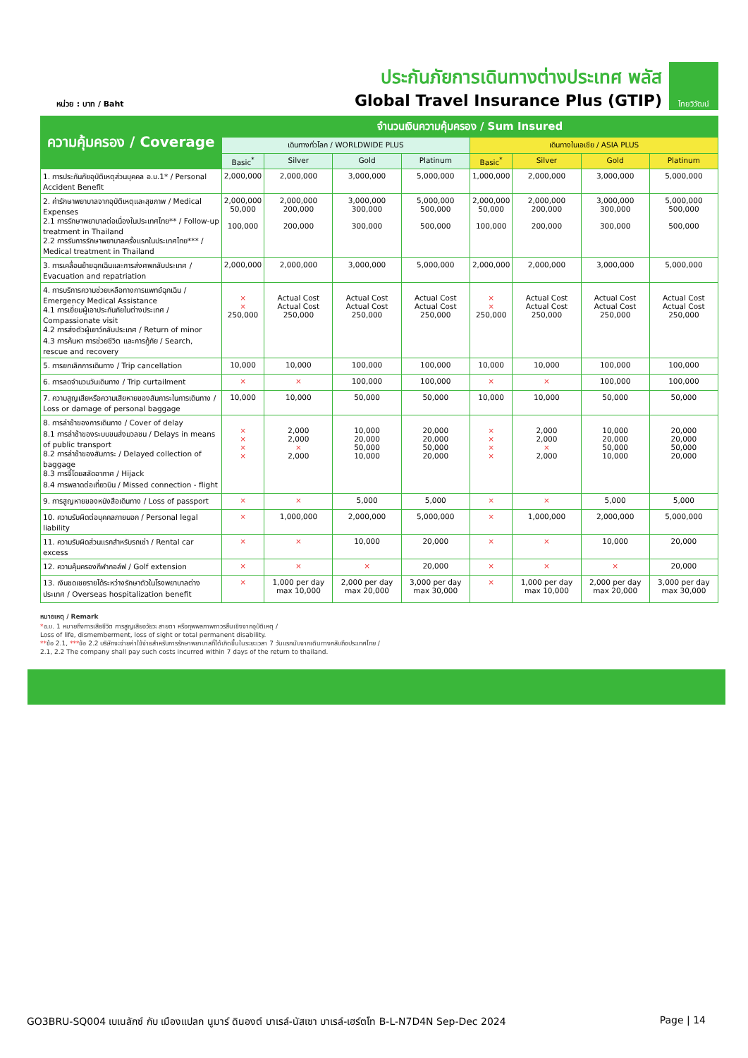หน่วย : บาท / Baht
ประกันภัยการเดินทางต่างประเทศ พลัส
Global Travel Insurance Plus (GTIP)
ไทยวิวัฒน์
| ความคุ้มครอง / Coverage | จำนวนเงินความคุ้มครอง / Sum Insured | | | | | | | |
| --- | --- | --- | --- | --- | --- | --- | --- | --- |
| | เดินทางทั่วโลก / WORLDWIDE PLUS | | | | เดินทางในเอเชีย / ASIA PLUS | | | |
| | Basic<sup>*</sup> | Silver | Gold | Platinum | Basic<sup>*</sup> | Silver | Gold | Platinum |
| 1. การประกันภัยอุบัติเหตุส่วนบุคคล อ.บ.1* / Personal Accident Benefit | 2,000,000 | 2,000,000 | 3,000,000 | 5,000,000 | 1,000,000 | 2,000,000 | 3,000,000 | 5,000,000 |
| 2. ค่ารักษาพยาบาลจากอุบัติเหตุและสุขภาพ / Medical Expenses 2.1 การรักษาพยาบาลต่อเนื่องในประเทศไทย** / Follow-up treatment in Thailand 2.2 การรับการรักษาพยาบาลครั้งแรกในประเทศไทย*** / Medical treatment in Thailand | 2,000,000 50,000 100,000 | 2,000,000 200,000 200,000 | 3,000,000 300,000 300,000 | 5,000,000 500,000 500,000 | 2,000,000 50,000 100,000 | 2,000,000 200,000 200,000 | 3,000,000 300,000 300,000 | 5,000,000 500,000 500,000 |
| 3. การเคลื่อนย้ายฉุกเฉินและการส่งศพกลับประเทศ / Evacuation and repatriation | 2,000,000 | 2,000,000 | 3,000,000 | 5,000,000 | 2,000,000 | 2,000,000 | 3,000,000 | 5,000,000 |
| 4. การบริการความช่วยเหลือทางการแพทย์ฉุกเฉิน / Emergency Medical Assistance 4.1 การเยี่ยมผู้เอาประกันภัยในต่างประเทศ / Compassionate visit 4.2 การส่งตัวผู้เยาว์กลับประเทศ / Return of minor 4.3 การค้นหา การช่วยชีวิต และการกู้ภัย / Search, rescue and recovery | × × 250,000 | Actual Cost Actual Cost 250,000 | Actual Cost Actual Cost 250,000 | Actual Cost Actual Cost 250,000 | × × 250,000 | Actual Cost Actual Cost 250,000 | Actual Cost Actual Cost 250,000 | Actual Cost Actual Cost 250,000 |
| 5. การยกเลิกการเดินทาง / Trip cancellation | 10,000 | 10,000 | 100,000 | 100,000 | 10,000 | 10,000 | 100,000 | 100,000 |
| 6. การลดจำนวนวันเดินทาง / Trip curtailment | × | × | 100,000 | 100,000 | × | × | 100,000 | 100,000 |
| 7. ความสูญเสียหรือความเสียหายของสัมภาระในการเดินทาง / Loss or damage of personal baggage | 10,000 | 10,000 | 50,000 | 50,000 | 10,000 | 10,000 | 50,000 | 50,000 |
| 8. การล่าช้าของการเดินทาง / Cover of delay 8.1 การล่าช้าของระบบขนส่งมวลชน / Delays in means of public transport 8.2 การล่าช้าของสัมภาระ / Delayed collection of baggage 8.3 การจี้โดยสลัดอากาศ / Hijack 8.4 การพลาดต่อเที่ยวบิน / Missed connection - flight | × × × × | 2,000 2,000 × 2,000 | 10,000 20,000 50,000 10,000 | 20,000 20,000 50,000 20,000 | × × × × | 2,000 2,000 × 2,000 | 10,000 20,000 50,000 10,000 | 20,000 20,000 50,000 20,000 |
| 9. การสูญหายของหนังสือเดินทาง / Loss of passport | × | × | 5,000 | 5,000 | × | × | 5,000 | 5,000 |
| 10. ความรับผิดต่อบุคคลภายนอก / Personal legal liability | × | 1,000,000 | 2,000,000 | 5,000,000 | × | 1,000,000 | 2,000,000 | 5,000,000 |
| 11. ความรับผิดส่วนแรกสำหรับรถเช่า / Rental car excess | × | × | 10,000 | 20,000 | × | × | 10,000 | 20,000 |
| 12. ความคุ้มครองกีฬากอล์ฟ / Golf extension | × | × | × | 20,000 | × | × | × | 20,000 |
| 13. เงินชดเชยรายได้ระหว่างรักษาตัวในโรงพยาบาลต่างประเทศ / Overseas hospitalization benefit | × | 1,000 per day max 10,000 | 2,000 per day max 20,000 | 3,000 per day max 30,000 | × | 1,000 per day max 10,000 | 2,000 per day max 20,000 | 3,000 per day max 30,000 |
หมายเหตุ / Remark
*อ.บ. 1 หมายถึงการเสียชีวิต การสูญเสียอวัยวะ สายตา หรือทุพพลภาพถาวรสิ้นเชิงจากอุบัติเหตุ /
Loss of life, dismemberment, loss of sight or total permanent disability.
**ข้อ 2.1, ***ข้อ 2.2 บริษัทจะจ่ายค่าใช้จ่ายสำหรับการรักษาพยาบาลที่ได้เกิดขึ้นในระยะเวลา 7 วันแรกนับจากเดินทางกลับถึงประเทศไทย /
2.1, 2.2 The company shall pay such costs incurred within 7 days of the return to thailand.
GO3BRU-SQ004 เบเนลักซ์ กับ เมืองแปลก นูมาร์ ดินองต์ บาเรล์-นัสเซา บาเรล์-เฮร์ตโท B-L-N7D4N Sep-Dec 2024 Page | 14